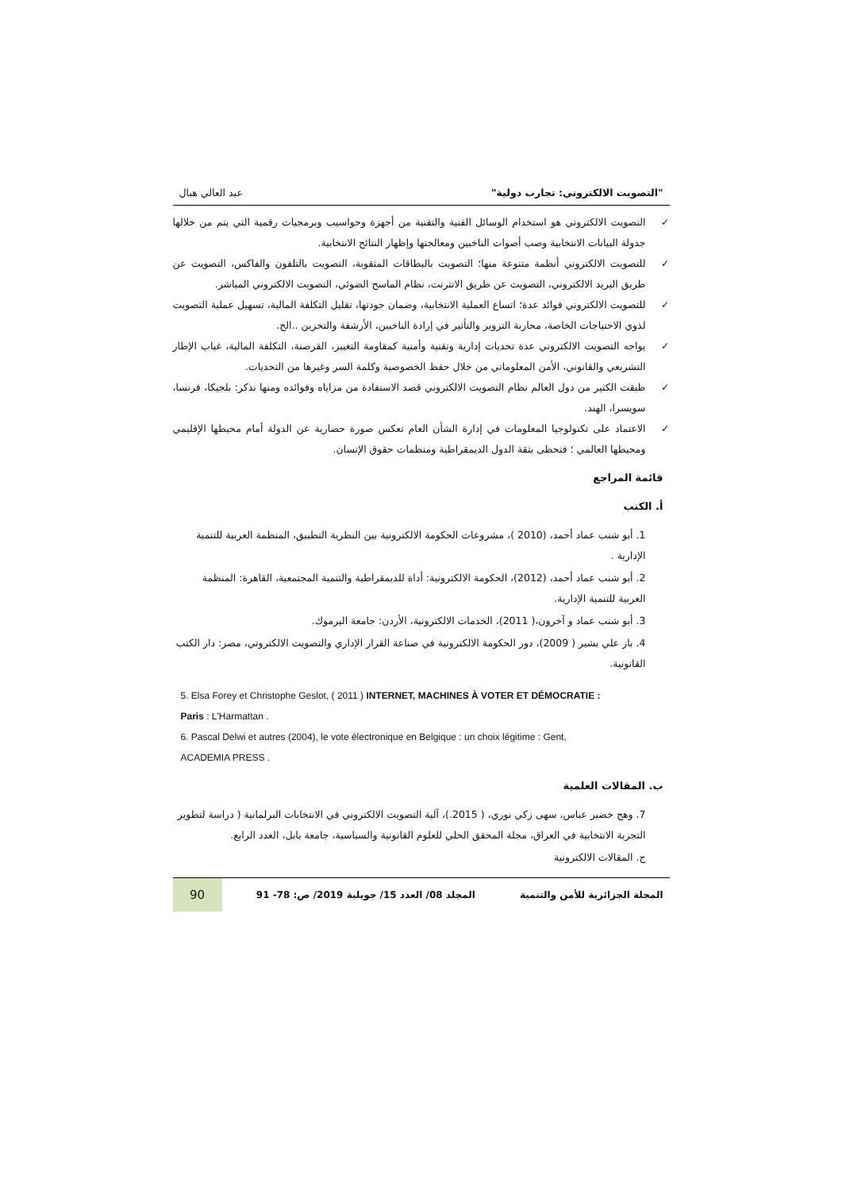"التصويت الالكتروني: تجارب دولية" عبد العالي هبال
التصويت الالكتروني هو استخدام الوسائل الفنية والتقنية من أجهزة وحواسيب وبرمجيات رقمية التي يتم من خلالها جدولة البيانات الانتخابية وصب أصوات الناخبين ومعالجتها وإظهار النتائج الانتخابية.
للتصويت الالكتروني أنظمة متنوعة منها؛ التصويت بالبطاقات المثقوبة، التصويت بالتلفون والفاكس، التصويت عن طريق البريد الالكتروني، التصويت عن طريق الانترنت، نظام الماسح الضوئي، التصويت الالكتروني المباشر.
للتصويت الالكتروني فوائد عدة؛ اتساع العملية الانتخابية، وضمان جودتها، تقليل التكلفة المالية، تسهيل عملية التصويت لذوي الاحتياجات الخاصة، محاربة التزوير والتأثير في إرادة الناخبين، الأرشفة والتخزين ..الخ.
يواجه التصويت الالكتروني عدة تحديات إدارية وتقنية وأمنية كمقاومة التغيير، القرصنة، التكلفة المالية، غياب الإطار التشريعي والقانوني، الأمن المعلوماتي من خلال حفظ الخصوصية وكلمة السر وغيرها من التحديات.
طبقت الكثير من دول العالم نظام التصويت الالكتروني قصد الاستفادة من مزاياه وفوائده ومنها نذكر: بلجيكا، فرنسا، سويسرا، الهند.
الاعتماد على تكنولوجيا المعلومات في إدارة الشأن العام تعكس صورة حضارية عن الدولة أمام محيطها الإقليمي ومحيطها العالمي ؛ فتحظى بثقة الدول الديمقراطية ومنظمات حقوق الإنسان.
قائمة المراجع
أ. الكتب
1. أبو شنب عماد أحمد، (2010 )، مشروعات الحكومة الالكترونية بين النظرية التطبيق، المنظمة العربية للتنمية الإدارية .
2. أبو شنب عماد أحمد، (2012)، الحكومة الالكترونية: أداة للديمقراطية والتنمية المجتمعية، القاهرة: المنظمة العربية للتنمية الإدارية.
3. أبو شنب عماد و آخرون،( 2011)، الخدمات الالكترونية، الأردن: جامعة اليرموك.
4. باز علي بشير ( 2009)، دور الحكومة الالكترونية في صناعة القرار الإداري والتصويت الالكتروني، مصر: دار الكتب القانونية.
5. Elsa Forey et Christophe Geslot, ( 2011 ) INTERNET, MACHINES À VOTER ET DÉMOCRATIE :
Paris : L'Harmattan .
6. Pascal Delwi et autres (2004), le vote électronique en Belgique : un choix légitime : Gent,
ACADEMIA PRESS .
ب. المقالات العلمية
7. وهج خضير عباس، سهى زكي نوري، ( 2015.)، آلية التصويت الالكتروني في الانتخابات البرلمانية ( دراسة لتطوير التجربة الانتخابية في العراق، مجلة المحقق الحلي للعلوم القانونية والسياسية، جامعة بابل، العدد الرابع.
ج. المقالات الالكترونية
المجلة الجزائرية للأمن والتنمية المجلد 08/ العدد 15/ جويلية 2019/ ص: 78- 91
90